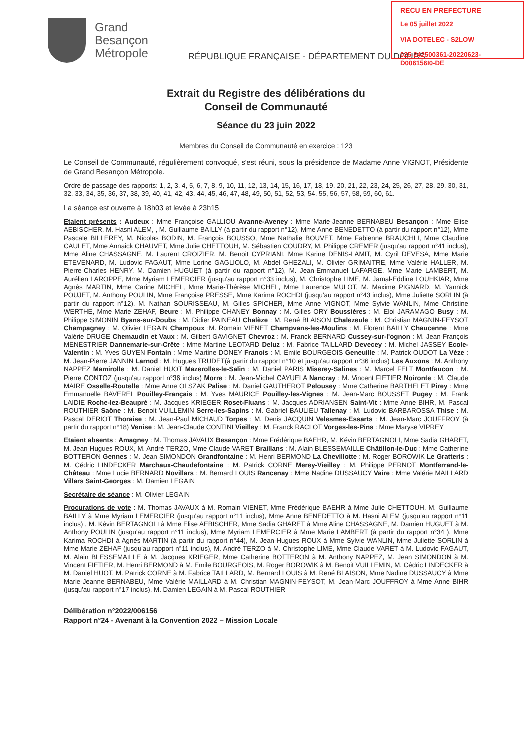RECU EN PREFECTURE
Le 05 juillet 2022
VIA DOTELEC - S2LOW
025-242500361-20220623-D006156I0-DE
Grand
Besançon
Métropole
RÉPUBLIQUE FRANÇAISE - DÉPARTEMENT DU DOUBS
Extrait du Registre des délibérations du
Conseil de Communauté
Séance du 23 juin 2022
Membres du Conseil de Communauté en exercice : 123
Le Conseil de Communauté, régulièrement convoqué, s'est réuni, sous la présidence de Madame Anne VIGNOT, Présidente de Grand Besançon Métropole.
Ordre de passage des rapports: 1, 2, 3, 4, 5, 6, 7, 8, 9, 10, 11, 12, 13, 14, 15, 16, 17, 18, 19, 20, 21, 22, 23, 24, 25, 26, 27, 28, 29, 30, 31, 32, 33, 34, 35, 36, 37, 38, 39, 40, 41, 42, 43, 44, 45, 46, 47, 48, 49, 50, 51, 52, 53, 54, 55, 56, 57, 58, 59, 60, 61.
La séance est ouverte à 18h03 et levée à 23h15
Etaient présents : Audeux : Mme Françoise GALLIOU Avanne-Aveney : Mme Marie-Jeanne BERNABEU Besançon : Mme Elise AEBISCHER, M. Hasni ALEM, , M. Guillaume BAILLY (à partir du rapport n°12), Mme Anne BENEDETTO (à partir du rapport n°12), Mme Pascale BILLEREY, M. Nicolas BODIN, M. François BOUSSO, Mme Nathalie BOUVET, Mme Fabienne BRAUCHLI, Mme Claudine CAULET, Mme Annaick CHAUVET, Mme Julie CHETTOUH, M. Sébastien COUDRY, M. Philippe CREMER (jusqu'au rapport n°41 inclus), Mme Aline CHASSAGNE, M. Laurent CROIZIER, M. Benoit CYPRIANI, Mme Karine DENIS-LAMIT, M. Cyril DEVESA, Mme Marie ETEVENARD, M. Ludovic FAGAUT, Mme Lorine GAGLIOLO, M. Abdel GHEZALI, M. Olivier GRIMAITRE, Mme Valérie HALLER, M. Pierre-Charles HENRY, M. Damien HUGUET (à partir du rapport n°12), M. Jean-Emmanuel LAFARGE, Mme Marie LAMBERT, M. Aurélien LAROPPE, Mme Myriam LEMERCIER (jusqu'au rapport n°33 inclus), M. Christophe LIME, M. Jamal-Eddine LOUHKIAR, Mme Agnès MARTIN, Mme Carine MICHEL, Mme Marie-Thérèse MICHEL, Mme Laurence MULOT, M. Maxime PIGNARD, M. Yannick POUJET, M. Anthony POULIN, Mme Françoise PRESSE, Mme Karima ROCHDI (jusqu'au rapport n°43 inclus), Mme Juliette SORLIN (à partir du rapport n°12), M. Nathan SOURISSEAU, M. Gilles SPICHER, Mme Anne VIGNOT, Mme Sylvie WANLIN, Mme Christine WERTHE, Mme Marie ZEHAF, Beure : M. Philippe CHANEY Bonnay : M. Gilles ORY Boussières : M. Eloi JARAMAGO Busy : M. Philippe SIMONIN Byans-sur-Doubs : M. Didier PAINEAU Chalèze : M. René BLAISON Chalezeule : M. Christian MAGNIN-FEYSOT Champagney : M. Olivier LEGAIN Champoux :M. Romain VIENET Champvans-les-Moulins : M. Florent BAILLY Chaucenne : Mme Valérie DRUGE Chemaudin et Vaux : M. Gilbert GAVIGNET Chevroz : M. Franck BERNARD Cussey-sur-l'ognon : M. Jean-François MENESTRIER Dannemarie-sur-Crête : Mme Martine LEOTARD Deluz : M. Fabrice TAILLARD Devecey : M. Michel JASSEY Ecole-Valentin : M. Yves GUYEN Fontain : Mme Martine DONEY Franois : M. Emile BOURGEOIS Geneuille : M. Patrick OUDOT La Vèze : M. Jean-Pierre JANNIN Larnod : M. Hugues TRUDET(à partir du rapport n°10 et jusqu'au rapport n°36 inclus) Les Auxons : M. Anthony NAPPEZ Mamirolle : M. Daniel HUOT Mazerolles-le-Salin : M. Daniel PARIS Miserey-Salines : M. Marcel FELT Montfaucon : M. Pierre CONTOZ (jusqu'au rapport n°36 inclus) Morre : M. Jean-Michel CAYUELA Nancray : M. Vincent FIETIER Noironte : M. Claude MAIRE Osselle-Routelle : Mme Anne OLSZAK Palise : M. Daniel GAUTHEROT Pelousey : Mme Catherine BARTHELET Pirey : Mme Emmanuelle BAVEREL Pouilley-Français : M. Yves MAURICE Pouilley-les-Vignes : M. Jean-Marc BOUSSET Pugey : M. Frank LAIDIE Roche-lez-Beaupré : M. Jacques KRIEGER Roset-Fluans : M. Jacques ADRIANSEN Saint-Vit : Mme Anne BIHR, M. Pascal ROUTHIER Saône : M. Benoit VUILLEMIN Serre-les-Sapins : M. Gabriel BAULIEU Tallenay : M. Ludovic BARBAROSSA Thise : M. Pascal DERIOT Thoraise : M. Jean-Paul MICHAUD Torpes : M. Denis JACQUIN Velesmes-Essarts : M. Jean-Marc JOUFFROY (à partir du rapport n°18) Venise : M. Jean-Claude CONTINI Vieilley : M. Franck RACLOT Vorges-les-Pins : Mme Maryse VIPREY
Etaient absents : Amagney : M. Thomas JAVAUX Besançon : Mme Frédérique BAEHR, M. Kévin BERTAGNOLI, Mme Sadia GHARET, M. Jean-Hugues ROUX, M. André TERZO, Mme Claude VARET Braillans : M. Alain BLESSEMAILLE Châtillon-le-Duc : Mme Catherine BOTTERON Gennes : M. Jean SIMONDON Grandfontaine : M. Henri BERMOND La Chevillotte : M. Roger BOROWIK Le Gratteris : M. Cédric LINDECKER Marchaux-Chaudefontaine : M. Patrick CORNE Merey-Vieilley : M. Philippe PERNOT Montferrand-le-Château : Mme Lucie BERNARD Novillars : M. Bernard LOUIS Rancenay : Mme Nadine DUSSAUCY Vaire : Mme Valérie MAILLARD Villars Saint-Georges : M. Damien LEGAIN
Secrétaire de séance : M. Olivier LEGAIN
Procurations de vote : M. Thomas JAVAUX à M. Romain VIENET, Mme Frédérique BAEHR à Mme Julie CHETTOUH, M. Guillaume BAILLY à Mme Myriam LEMERCIER (jusqu'au rapport n°11 inclus), Mme Anne BENEDETTO à M. Hasni ALEM (jusqu'au rapport n°11 inclus) , M. Kévin BERTAGNOLI à Mme Elise AEBISCHER, Mme Sadia GHARET à Mme Aline CHASSAGNE, M. Damien HUGUET à M. Anthony POULIN (jusqu'au rapport n°11 inclus), Mme Myriam LEMERCIER à Mme Marie LAMBERT (à partir du rapport n°34 ), Mme Karima ROCHDI à Agnès MARTIN (à partir du rapport n°44), M. Jean-Hugues ROUX à Mme Sylvie WANLIN, Mme Juliette SORLIN à Mme Marie ZEHAF (jusqu'au rapport n°11 inclus), M. André TERZO à M. Christophe LIME, Mme Claude VARET à M. Ludovic FAGAUT, M. Alain BLESSEMAILLE à M. Jacques KRIEGER, Mme Catherine BOTTERON à M. Anthony NAPPEZ, M. Jean SIMONDON à M. Vincent FIETIER, M. Henri BERMOND à M. Emile BOURGEOIS, M. Roger BOROWIK à M. Benoit VUILLEMIN, M. Cédric LINDECKER à M. Daniel HUOT, M. Patrick CORNE à M. Fabrice TAILLARD, M. Bernard LOUIS à M. René BLAISON, Mme Nadine DUSSAUCY à Mme Marie-Jeanne BERNABEU, Mme Valérie MAILLARD à M. Christian MAGNIN-FEYSOT, M. Jean-Marc JOUFFROY à Mme Anne BIHR (jusqu'au rapport n°17 inclus), M. Damien LEGAIN à M. Pascal ROUTHIER
Délibération n°2022/006156
Rapport n°24 - Avenant à la Convention 2022 – Mission Locale